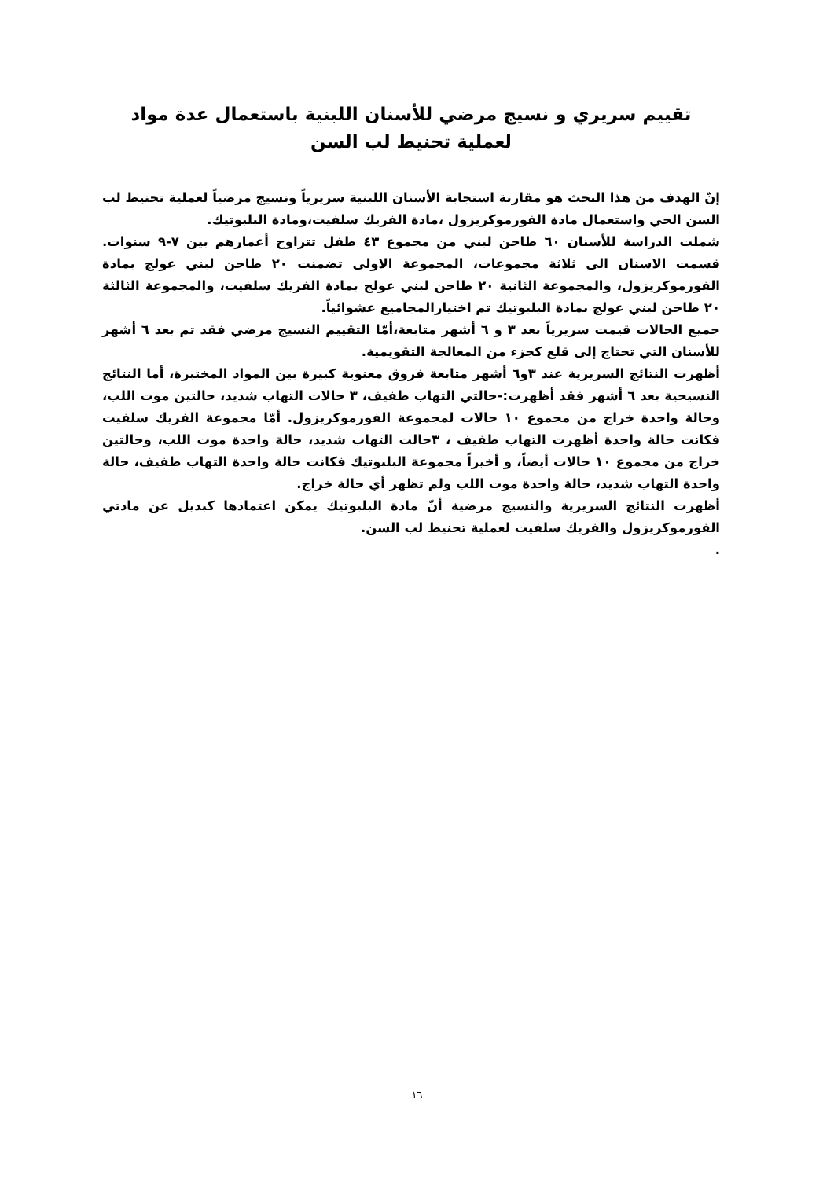تقييم سريري و نسيج مرضي للأسنان اللبنية باستعمال عدة مواد
لعملية تحنيط لب السن
إنّ الهدف من هذا البحث هو مقارنة استجابة الأسنان اللبنية سريرياً ونسيج مرضياً لعملية تحنيط لب السن الحي واستعمال مادة الفورموكريزول ،مادة الفريك سلفيت،ومادة البلبوتيك.
شملت الدراسة للأسنان ٦٠ طاحن لبني من مجموع ٤٣ طفل تتراوح أعمارهم بين ٧-٩ سنوات. قسمت الاسنان الى ثلاثة مجموعات، المجموعة الاولى تضمنت ٢٠ طاحن لبني عولج بمادة الفورموكريزول، والمجموعة الثانية ٢٠ طاحن لبني عولج بمادة الفريك سلفيت، والمجموعة الثالثة ٢٠ طاحن لبني عولج بمادة البلبوتيك تم اختيارالمجاميع عشوائياً.
جميع الحالات قيمت سريرياً بعد ٣ و ٦ أشهر متابعة،أمّا التقييم النسيج مرضي فقد تم بعد ٦ أشهر للأسنان التي تحتاج إلى قلع كجزء من المعالجة التقويمية.
أظهرت النتائج السريرية عند ٣و٦ أشهر متابعة فروق معنوية كبيرة بين المواد المختبرة، أما النتائج النسيجية بعد ٦ أشهر فقد أظهرت:-حالتي التهاب طفيف، ٣ حالات التهاب شديد، حالتين موت اللب، وحالة واحدة خراج من مجموع ١٠ حالات لمجموعة الفورموكريزول. أمّا مجموعة الفريك سلفيت فكانت حالة واحدة أظهرت التهاب طفيف ، ٣حالت التهاب شديد، حالة واحدة موت اللب، وحالتين خراج من مجموع ١٠ حالات أيضاً، و أخيراً مجموعة البلبوتيك فكانت حالة واحدة التهاب طفيف، حالة واحدة التهاب شديد، حالة واحدة موت اللب ولم تظهر أي حالة خراج.
أظهرت النتائج السريرية والنسيج مرضية أنّ مادة البلبوتيك يمكن اعتمادها كبديل عن مادتي الفورموكريزول والفريك سلفيت لعملية تحنيط لب السن.
.
١٦